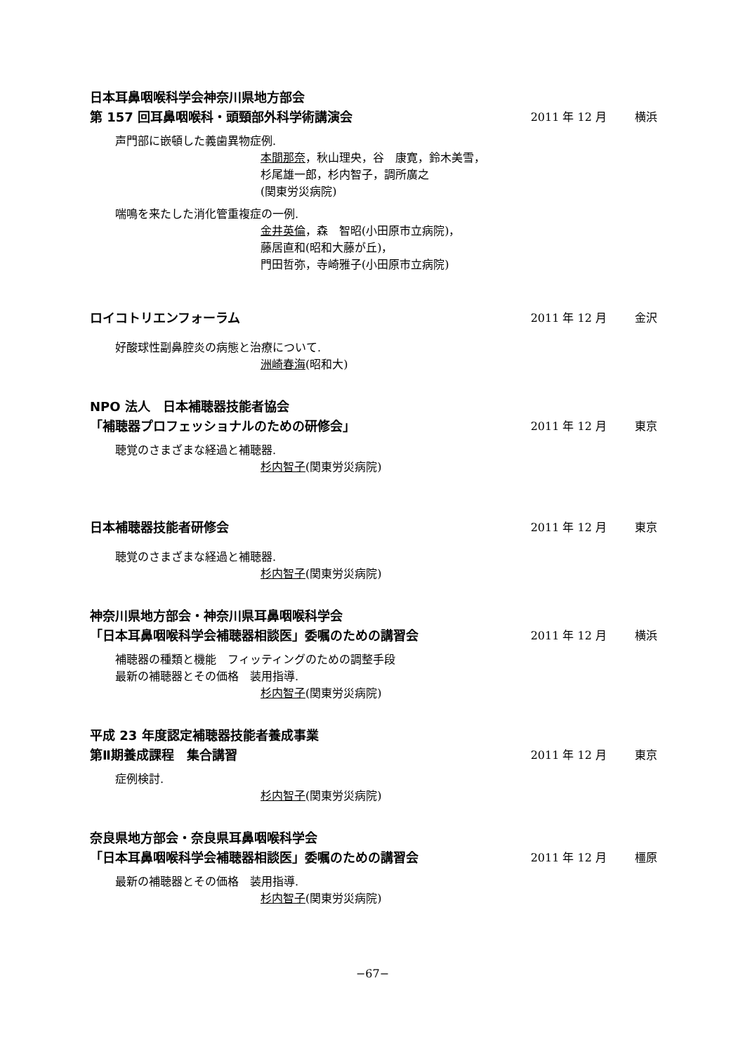日本耳鼻咽喉科学会神奈川県地方部会
第 157 回耳鼻咽喉科・頭頸部外科学術講演会
2011 年 12 月 横浜
声門部に嵌頓した義歯異物症例.
本間那奈，秋山理央，谷　康寛，鈴木美雪，
杉尾雄一郎，杉内智子，調所廣之
(関東労災病院)
喘鳴を来たした消化管重複症の一例.
金井英倫，森　智昭(小田原市立病院)，
藤居直和(昭和大藤が丘)，
門田哲弥，寺崎雅子(小田原市立病院)
ロイコトリエンフォーラム
2011 年 12 月 金沢
好酸球性副鼻腔炎の病態と治療について.
洲崎春海(昭和大)
NPO 法人　日本補聴器技能者協会
「補聴器プロフェッショナルのための研修会」
2011 年 12 月 東京
聴覚のさまざまな経過と補聴器.
杉内智子(関東労災病院)
日本補聴器技能者研修会
2011 年 12 月 東京
聴覚のさまざまな経過と補聴器.
杉内智子(関東労災病院)
神奈川県地方部会・神奈川県耳鼻咽喉科学会
「日本耳鼻咽喉科学会補聴器相談医」委嘱のための講習会
2011 年 12 月 横浜
補聴器の種類と機能　フィッティングのための調整手段
最新の補聴器とその価格　装用指導.
杉内智子(関東労災病院)
平成 23 年度認定補聴器技能者養成事業
第Ⅱ期養成課程　集合講習
2011 年 12 月 東京
症例検討.
杉内智子(関東労災病院)
奈良県地方部会・奈良県耳鼻咽喉科学会
「日本耳鼻咽喉科学会補聴器相談医」委嘱のための講習会
2011 年 12 月 橿原
最新の補聴器とその価格　装用指導.
杉内智子(関東労災病院)
−67−